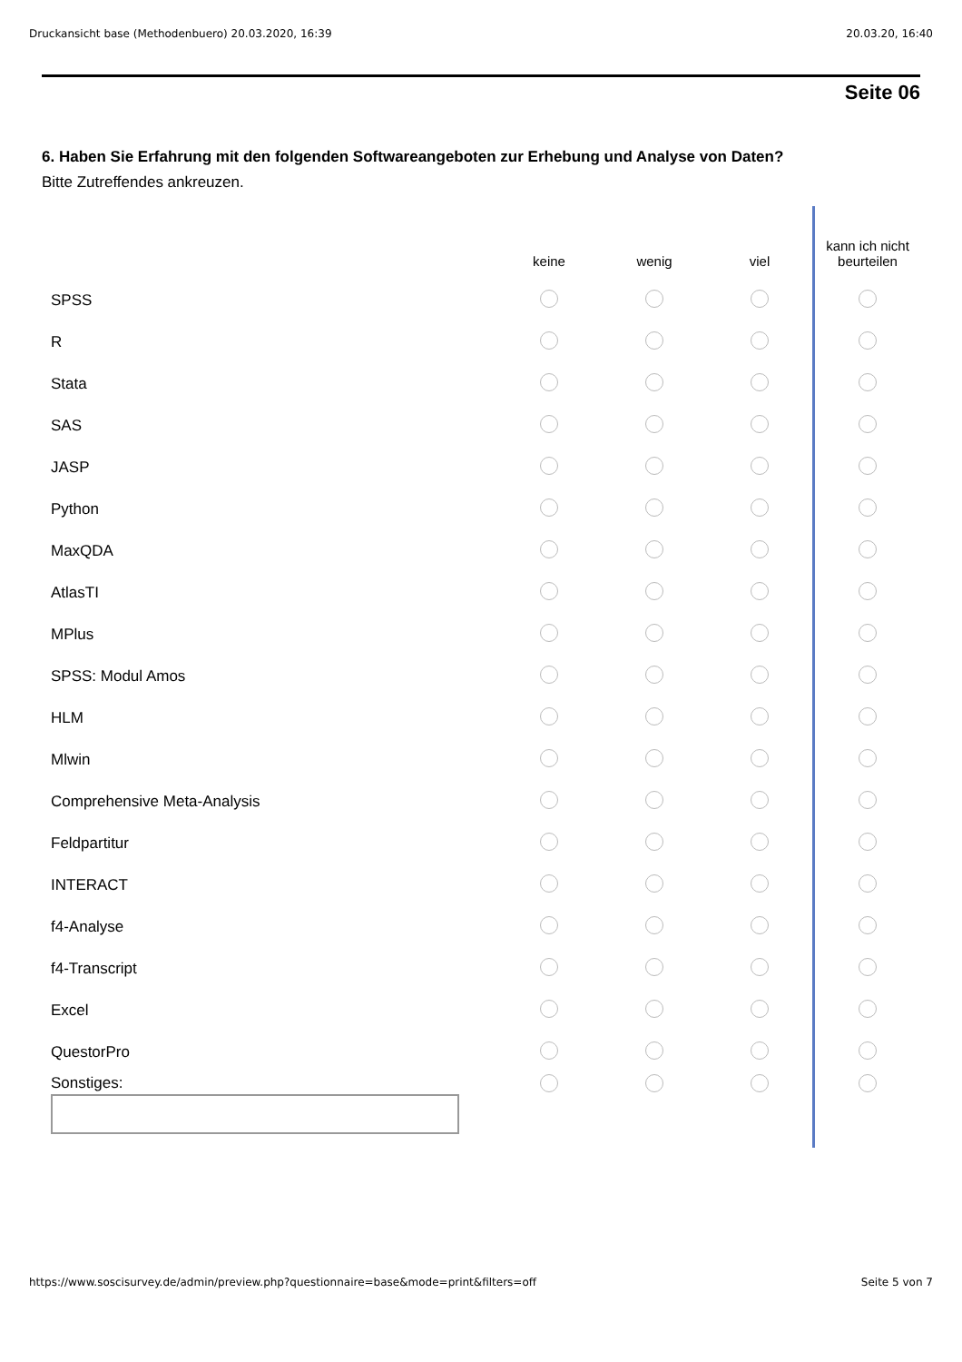Druckansicht base (Methodenbuero) 20.03.2020, 16:39 20.03.20, 16:40
Seite 06
6. Haben Sie Erfahrung mit den folgenden Softwareangeboten zur Erhebung und Analyse von Daten?
Bitte Zutreffendes ankreuzen.
| | keine | wenig | viel | kann ich nicht beurteilen |
| --- | --- | --- | --- | --- |
| SPSS | | | | |
| R | | | | |
| Stata | | | | |
| SAS | | | | |
| JASP | | | | |
| Python | | | | |
| MaxQDA | | | | |
| AtlasTI | | | | |
| MPlus | | | | |
| SPSS: Modul Amos | | | | |
| HLM | | | | |
| Mlwin | | | | |
| Comprehensive Meta-Analysis | | | | |
| Feldpartitur | | | | |
| INTERACT | | | | |
| f4-Analyse | | | | |
| f4-Transcript | | | | |
| Excel | | | | |
| QuestorPro | | | | |
| Sonstiges: | | | | |
https://www.soscisurvey.de/admin/preview.php?questionnaire=base&mode=print&filters=off Seite 5 von 7